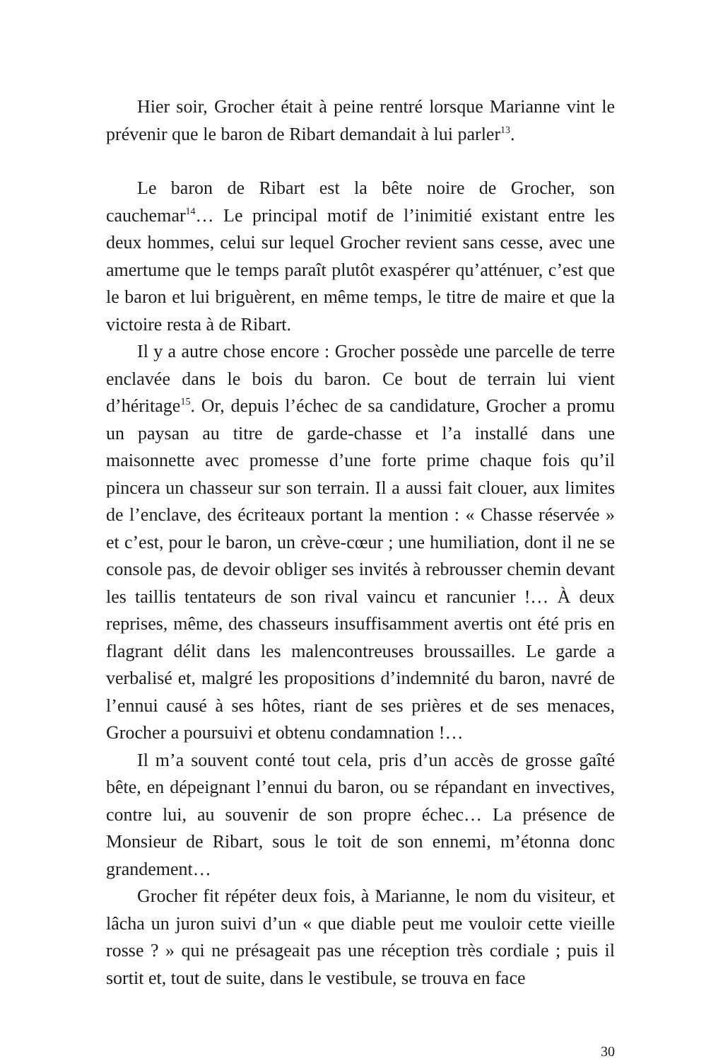Hier soir, Grocher était à peine rentré lorsque Marianne vint le prévenir que le baron de Ribart demandait à lui parler<sup>13</sup>.
Le baron de Ribart est la bête noire de Grocher, son cauchemar<sup>14</sup>… Le principal motif de l’inimitié existant entre les deux hommes, celui sur lequel Grocher revient sans cesse, avec une amertume que le temps paraît plutôt exaspérer qu’atténuer, c’est que le baron et lui briguèrent, en même temps, le titre de maire et que la victoire resta à de Ribart.
Il y a autre chose encore : Grocher possède une parcelle de terre enclavée dans le bois du baron. Ce bout de terrain lui vient d’héritage<sup>15</sup>. Or, depuis l’échec de sa candidature, Grocher a promu un paysan au titre de garde-chasse et l’a installé dans une maisonnette avec promesse d’une forte prime chaque fois qu’il pincera un chasseur sur son terrain. Il a aussi fait clouer, aux limites de l’enclave, des écriteaux portant la mention : « Chasse réservée » et c’est, pour le baron, un crève-cœur ; une humiliation, dont il ne se console pas, de devoir obliger ses invités à rebrousser chemin devant les taillis tentateurs de son rival vaincu et rancunier !… À deux reprises, même, des chasseurs insuffisamment avertis ont été pris en flagrant délit dans les malencontreuses broussailles. Le garde a verbalisé et, malgré les propositions d’indemnité du baron, navré de l’ennui causé à ses hôtes, riant de ses prières et de ses menaces, Grocher a poursuivi et obtenu condamnation !…
Il m’a souvent conté tout cela, pris d’un accès de grosse gaîté bête, en dépeignant l’ennui du baron, ou se répandant en invectives, contre lui, au souvenir de son propre échec… La présence de Monsieur de Ribart, sous le toit de son ennemi, m’étonna donc grandement…
Grocher fit répéter deux fois, à Marianne, le nom du visiteur, et lâcha un juron suivi d’un « que diable peut me vouloir cette vieille rosse ? » qui ne présageait pas une réception très cordiale ; puis il sortit et, tout de suite, dans le vestibule, se trouva en face
30